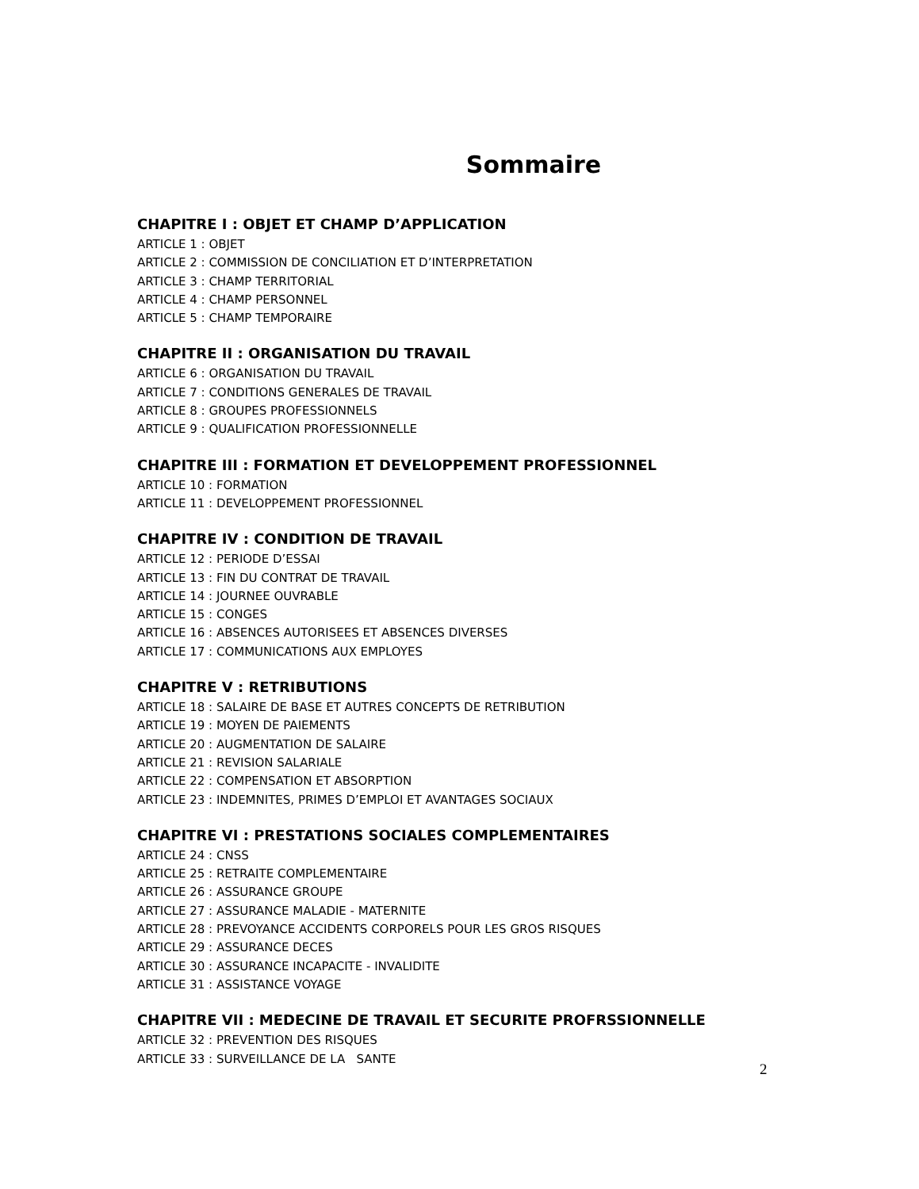Sommaire
CHAPITRE I : OBJET ET CHAMP D’APPLICATION
ARTICLE 1 : OBJET
ARTICLE 2 : COMMISSION DE CONCILIATION ET D’INTERPRETATION
ARTICLE 3 : CHAMP TERRITORIAL
ARTICLE 4 : CHAMP PERSONNEL
ARTICLE 5 : CHAMP TEMPORAIRE
CHAPITRE II : ORGANISATION DU TRAVAIL
ARTICLE 6 : ORGANISATION DU TRAVAIL
ARTICLE 7 : CONDITIONS GENERALES DE TRAVAIL
ARTICLE 8 : GROUPES PROFESSIONNELS
ARTICLE 9 : QUALIFICATION PROFESSIONNELLE
CHAPITRE III : FORMATION ET DEVELOPPEMENT PROFESSIONNEL
ARTICLE 10 : FORMATION
ARTICLE 11 : DEVELOPPEMENT PROFESSIONNEL
CHAPITRE IV : CONDITION DE TRAVAIL
ARTICLE 12 : PERIODE D’ESSAI
ARTICLE 13 : FIN DU CONTRAT DE TRAVAIL
ARTICLE 14 : JOURNEE OUVRABLE
ARTICLE 15 : CONGES
ARTICLE 16 : ABSENCES AUTORISEES ET ABSENCES DIVERSES
ARTICLE 17 : COMMUNICATIONS AUX EMPLOYES
CHAPITRE V : RETRIBUTIONS
ARTICLE 18 : SALAIRE DE BASE ET AUTRES CONCEPTS DE RETRIBUTION
ARTICLE 19 : MOYEN DE PAIEMENTS
ARTICLE 20 : AUGMENTATION DE SALAIRE
ARTICLE 21 : REVISION SALARIALE
ARTICLE 22 : COMPENSATION ET ABSORPTION
ARTICLE 23 : INDEMNITES, PRIMES D’EMPLOI ET AVANTAGES SOCIAUX
CHAPITRE VI : PRESTATIONS SOCIALES COMPLEMENTAIRES
ARTICLE 24 : CNSS
ARTICLE 25 : RETRAITE COMPLEMENTAIRE
ARTICLE 26 : ASSURANCE GROUPE
ARTICLE 27 : ASSURANCE MALADIE - MATERNITE
ARTICLE 28 : PREVOYANCE ACCIDENTS CORPORELS POUR LES GROS RISQUES
ARTICLE 29 : ASSURANCE DECES
ARTICLE 30 : ASSURANCE INCAPACITE - INVALIDITE
ARTICLE 31 : ASSISTANCE VOYAGE
CHAPITRE VII : MEDECINE DE TRAVAIL ET SECURITE PROFRSSIONNELLE
ARTICLE 32 : PREVENTION DES RISQUES
ARTICLE 33 : SURVEILLANCE DE LA SANTE
2